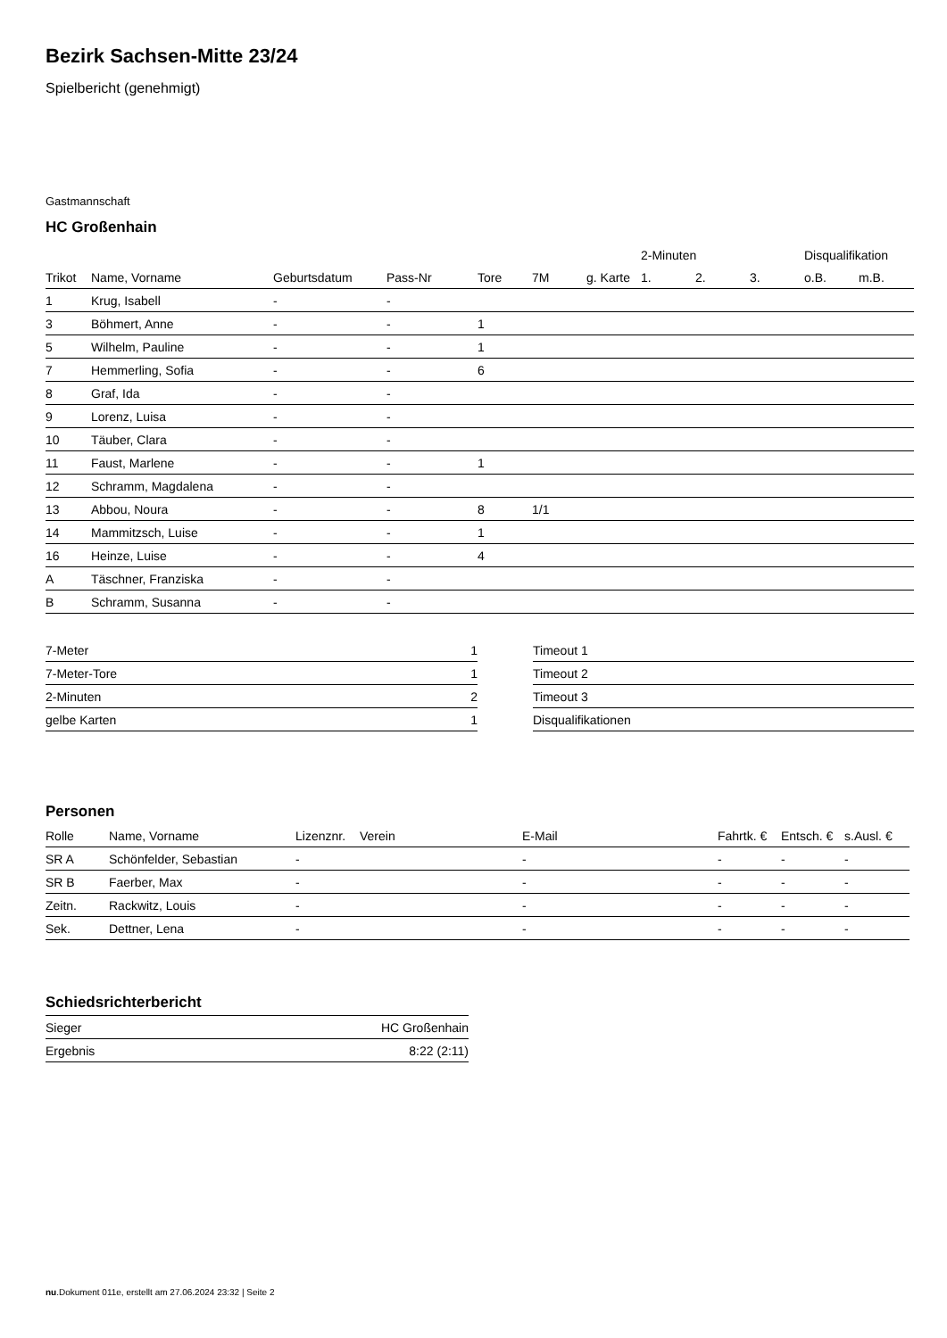Bezirk Sachsen-Mitte 23/24
Spielbericht (genehmigt)
Gastmannschaft
HC Großenhain
| | | | | | | | 2-Minuten | | | Disqualifikation | |
| --- | --- | --- | --- | --- | --- | --- | --- | --- | --- | --- | --- |
| Trikot | Name, Vorname | Geburtsdatum | Pass-Nr | Tore | 7M | g. Karte | 1. | 2. | 3. | o.B. | m.B. |
| 1 | Krug, Isabell | - | - | | | | | | | | |
| 3 | Böhmert, Anne | - | - | 1 | | | | | | | |
| 5 | Wilhelm, Pauline | - | - | 1 | | | | | | | |
| 7 | Hemmerling, Sofia | - | - | 6 | | | | | | | |
| 8 | Graf, Ida | - | - | | | | | | | | |
| 9 | Lorenz, Luisa | - | - | | | | | | | | |
| 10 | Täuber, Clara | - | - | | | | | | | | |
| 11 | Faust, Marlene | - | - | 1 | | | | | | | |
| 12 | Schramm, Magdalena | - | - | | | | | | | | |
| 13 | Abbou, Noura | - | - | 8 | 1/1 | | | | | | |
| 14 | Mammitzsch, Luise | - | - | 1 | | | | | | | |
| 16 | Heinze, Luise | - | - | 4 | | | | | | | |
| A | Täschner, Franziska | - | - | | | | | | | | |
| B | Schramm, Susanna | - | - | | | | | | | | |
| 7-Meter | 1 |
| 7-Meter-Tore | 1 |
| 2-Minuten | 2 |
| gelbe Karten | 1 |
| Timeout 1 |
| Timeout 2 |
| Timeout 3 |
| Disqualifikationen |
Personen
| Rolle | Name, Vorname | Lizenznr. | Verein | E-Mail | Fahrtk. € | Entsch. € | s.Ausl. € |
| --- | --- | --- | --- | --- | --- | --- | --- |
| SR A | Schönfelder, Sebastian | - | | - | - | - | - |
| SR B | Faerber, Max | - | | - | - | - | - |
| Zeitn. | Rackwitz, Louis | - | | - | - | - | - |
| Sek. | Dettner, Lena | - | | - | - | - | - |
Schiedsrichterbericht
| Sieger | HC Großenhain |
| Ergebnis | 8:22 (2:11) |
nu.Dokument 011e, erstellt am 27.06.2024 23:32 | Seite 2